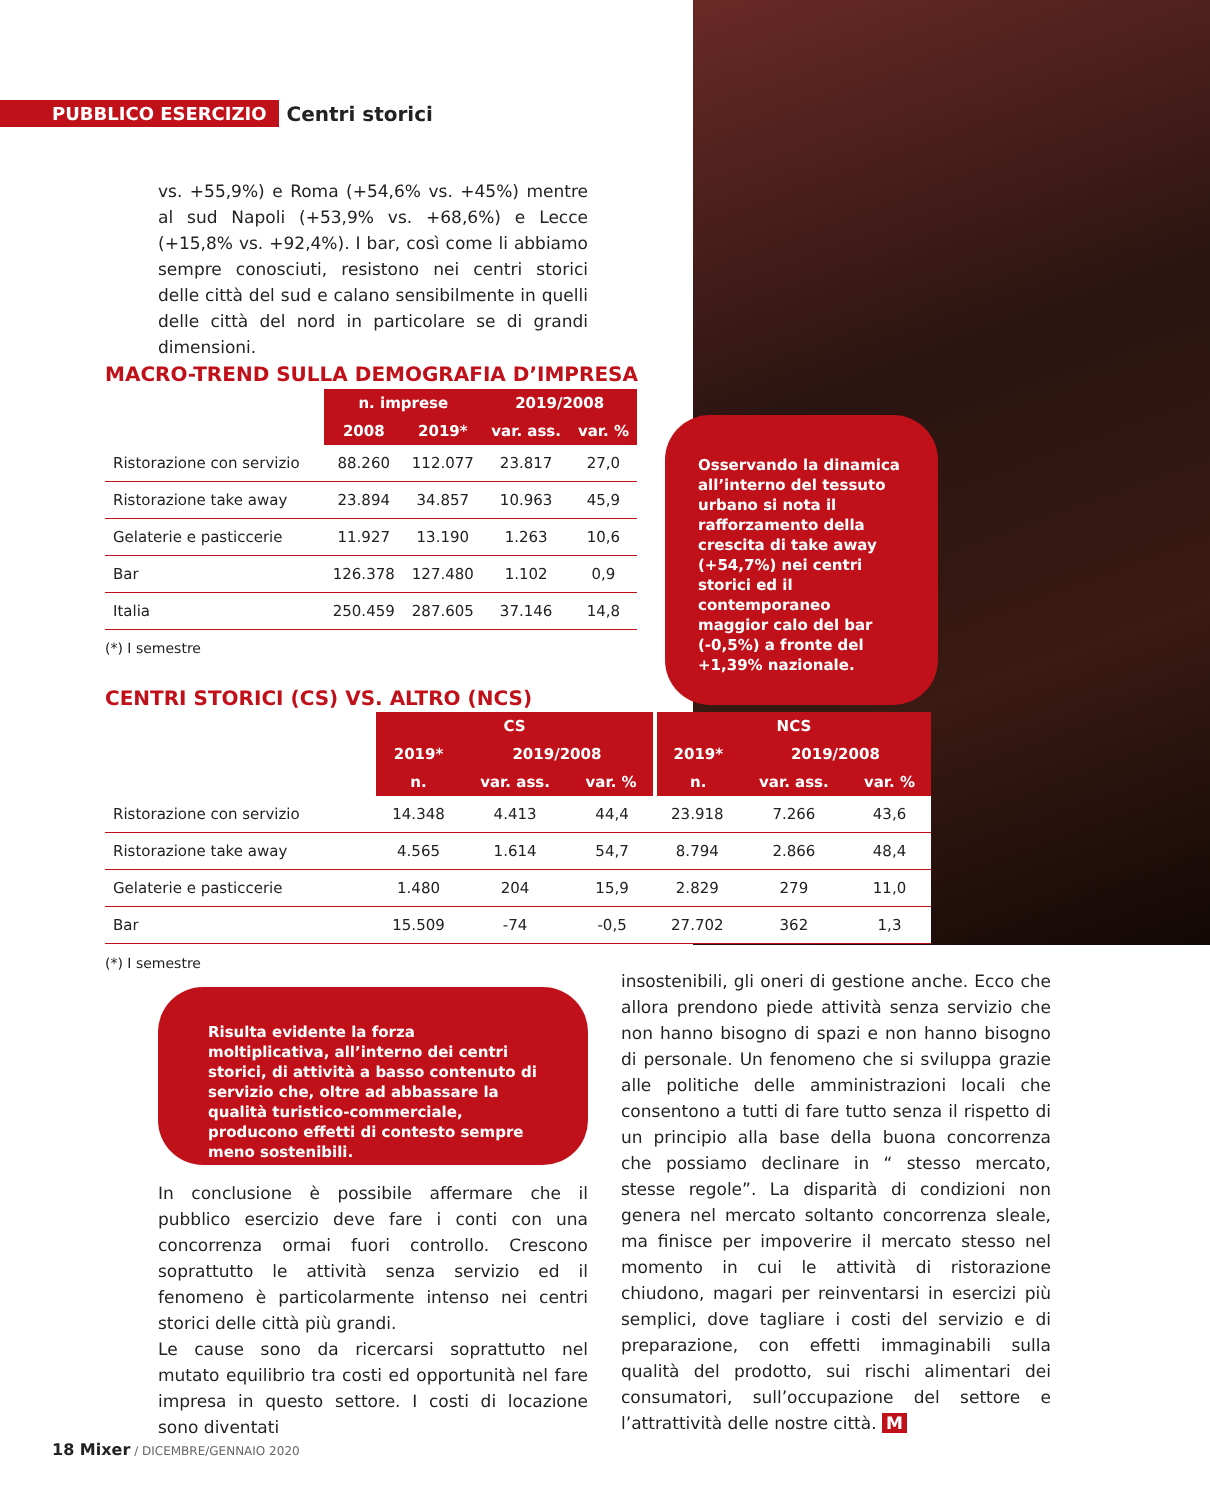PUBBLICO ESERCIZIO Centri storici
vs. +55,9%) e Roma (+54,6% vs. +45%) mentre al sud Napoli (+53,9% vs. +68,6%) e Lecce (+15,8% vs. +92,4%). I bar, così come li abbiamo sempre conosciuti, resistono nei centri storici delle città del sud e calano sensibilmente in quelli delle città del nord in particolare se di grandi dimensioni.
MACRO-TREND SULLA DEMOGRAFIA D’IMPRESA
| | n. imprese | | 2019/2008 | |
| | 2008 | 2019* | var. ass. | var. % |
| Ristorazione con servizio | 88.260 | 112.077 | 23.817 | 27,0 |
| Ristorazione take away | 23.894 | 34.857 | 10.963 | 45,9 |
| Gelaterie e pasticcerie | 11.927 | 13.190 | 1.263 | 10,6 |
| Bar | 126.378 | 127.480 | 1.102 | 0,9 |
| Italia | 250.459 | 287.605 | 37.146 | 14,8 |
(*) I semestre
Osservando la dinamica all’interno del tessuto urbano si nota il rafforzamento della crescita di take away (+54,7%) nei centri storici ed il contemporaneo maggior calo del bar (-0,5%) a fronte del +1,39% nazionale.
CENTRI STORICI (CS) VS. ALTRO (NCS)
| | CS | | | NCS | | |
| | 2019* | 2019/2008 | | 2019* | 2019/2008 | |
| | n. | var. ass. | var. % | n. | var. ass. | var. % |
| Ristorazione con servizio | 14.348 | 4.413 | 44,4 | 23.918 | 7.266 | 43,6 |
| Ristorazione take away | 4.565 | 1.614 | 54,7 | 8.794 | 2.866 | 48,4 |
| Gelaterie e pasticcerie | 1.480 | 204 | 15,9 | 2.829 | 279 | 11,0 |
| Bar | 15.509 | -74 | -0,5 | 27.702 | 362 | 1,3 |
(*) I semestre
Risulta evidente la forza moltiplicativa, all’interno dei centri storici, di attività a basso contenuto di servizio che, oltre ad abbassare la qualità turistico-commerciale, producono effetti di contesto sempre meno sostenibili.
In conclusione è possibile affermare che il pubblico esercizio deve fare i conti con una concorrenza ormai fuori controllo. Crescono soprattutto le attività senza servizio ed il fenomeno è particolarmente intenso nei centri storici delle città più grandi.
Le cause sono da ricercarsi soprattutto nel mutato equilibrio tra costi ed opportunità nel fare impresa in questo settore. I costi di locazione sono diventati
insostenibili, gli oneri di gestione anche. Ecco che allora prendono piede attività senza servizio che non hanno bisogno di spazi e non hanno bisogno di personale. Un fenomeno che si sviluppa grazie alle politiche delle amministrazioni locali che consentono a tutti di fare tutto senza il rispetto di un principio alla base della buona concorrenza che possiamo declinare in “ stesso mercato, stesse regole”. La disparità di condizioni non genera nel mercato soltanto concorrenza sleale, ma finisce per impoverire il mercato stesso nel momento in cui le attività di ristorazione chiudono, magari per reinventarsi in esercizi più semplici, dove tagliare i costi del servizio e di preparazione, con effetti immaginabili sulla qualità del prodotto, sui rischi alimentari dei consumatori, sull’occupazione del settore e l’attrattività delle nostre città. M
18 Mixer / DICEMBRE/GENNAIO 2020